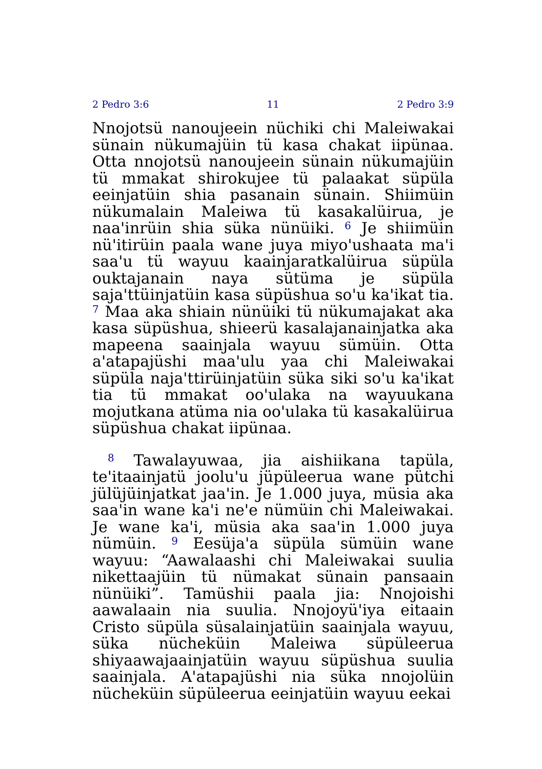2 Pedro 3:6 11 2 Pedro 3:9
Nnojotsü nanoujeein nüchiki chi Maleiwakai sünain nükumajüin tü kasa chakat iipünaa. Otta nnojotsü nanoujeein sünain nükumajüin tü mmakat shirokujee tü palaakat süpüla eein­jatüin shia pasanain sünain. Shiimüin nüku­malain Maleiwa tü kasakalüirua, je naa'inrüin shia süka nünüiki. <sup>6</sup> Je shiimüin nü'itirüin paala wane juya miyo'ushaata ma'i saa'u tü wayuu kaainjaratkalüirua süpüla ouktajanain naya sütüma je süpüla saja'ttüinjatüin kasa süpüshua so'u ka'ikat tia. <sup>7</sup> Maa aka shiain nünüiki tü nükumajakat aka kasa süpüshua, shieerü kasalajanainjatka aka mapeena saain­jala wayuu sümüin. Otta a'atapajüshi maa'ulu yaa chi Maleiwakai süpüla naja'ttirüinjatüin süka siki so'u ka'ikat tia tü mmakat oo'ulaka na wayuukana mojutkana atüma nia oo'ulaka tü kasakalüirua süpüshua chakat iipünaa.
<sup>8</sup> Tawalayuwaa, jia aishiikana tapüla, te'itaainjatü joolu'u jüpüleerua wane pütchi jülüjüinjatkat jaa'in. Je 1.000 juya, müsia aka saa'in wane ka'i ne'e nümüin chi Maleiwakai. Je wane ka'i, müsia aka saa'in 1.000 juya nümüin. <sup>9</sup> Eesüja'a süpüla sümüin wane wayuu: “Aawalaashi chi Maleiwakai suulia nikettaajüin tü nümakat sünain pansaain nünüiki”. Tamüshii paala jia: Nnojoishi aawalaain nia suulia. Nnojoyü'iya eitaain Cristo süpüla süsalainjatüin saainjala wayuu, süka nüchekü­in Maleiwa süpüleerua shiyaawajaainjatüin wayuu süpüshua suulia saainjala. A'atapajüshi nia süka nnojolüin nüchekü­in süpüleerua eeinjatüin wayuu eekai